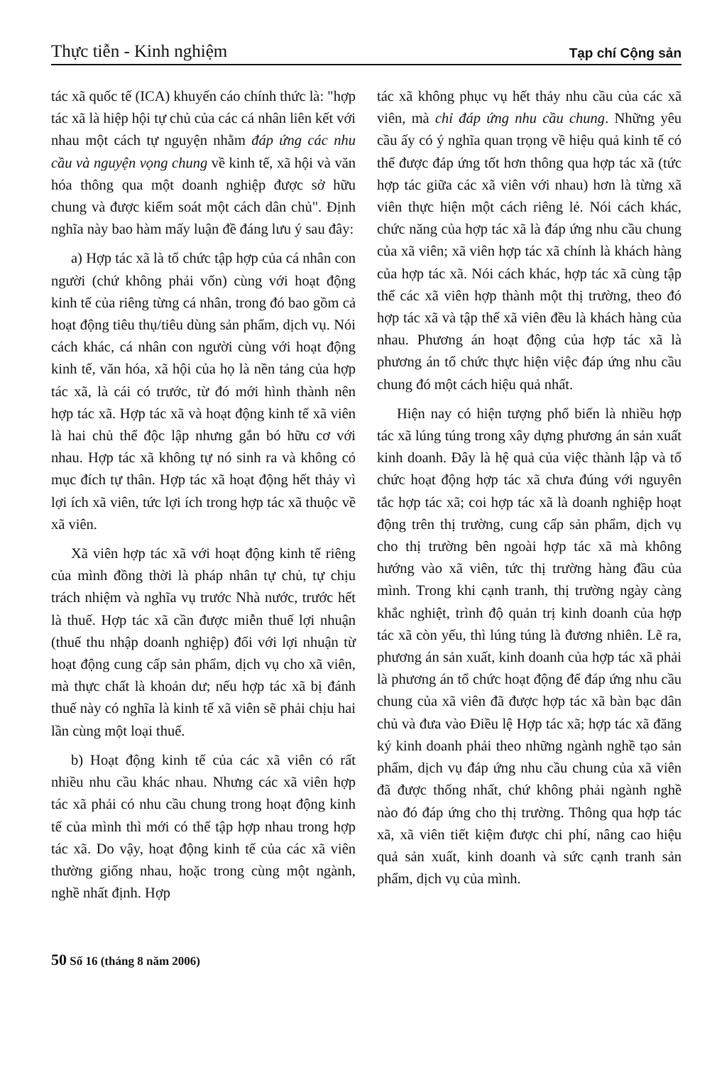Thực tiễn - Kinh nghiệm Tạp chí Cộng sản
tác xã quốc tế (ICA) khuyến cáo chính thức là: "hợp tác xã là hiệp hội tự chủ của các cá nhân liên kết với nhau một cách tự nguyện nhằm đáp ứng các nhu cầu và nguyện vọng chung về kinh tế, xã hội và văn hóa thông qua một doanh nghiệp được sở hữu chung và được kiểm soát một cách dân chủ". Định nghĩa này bao hàm mấy luận đề đáng lưu ý sau đây:
a) Hợp tác xã là tổ chức tập hợp của cá nhân con người (chứ không phải vốn) cùng với hoạt động kinh tế của riêng từng cá nhân, trong đó bao gồm cả hoạt động tiêu thụ/tiêu dùng sản phẩm, dịch vụ. Nói cách khác, cá nhân con người cùng với hoạt động kinh tế, văn hóa, xã hội của họ là nền tảng của hợp tác xã, là cái có trước, từ đó mới hình thành nên hợp tác xã. Hợp tác xã và hoạt động kinh tế xã viên là hai chủ thể độc lập nhưng gắn bó hữu cơ với nhau. Hợp tác xã không tự nó sinh ra và không có mục đích tự thân. Hợp tác xã hoạt động hết thảy vì lợi ích xã viên, tức lợi ích trong hợp tác xã thuộc về xã viên.
Xã viên hợp tác xã với hoạt động kinh tế riêng của mình đồng thời là pháp nhân tự chủ, tự chịu trách nhiệm và nghĩa vụ trước Nhà nước, trước hết là thuế. Hợp tác xã cần được miễn thuế lợi nhuận (thuế thu nhập doanh nghiệp) đối với lợi nhuận từ hoạt động cung cấp sản phẩm, dịch vụ cho xã viên, mà thực chất là khoản dư; nếu hợp tác xã bị đánh thuế này có nghĩa là kinh tế xã viên sẽ phải chịu hai lần cùng một loại thuế.
b) Hoạt động kinh tế của các xã viên có rất nhiều nhu cầu khác nhau. Nhưng các xã viên hợp tác xã phải có nhu cầu chung trong hoạt động kinh tế của mình thì mới có thể tập hợp nhau trong hợp tác xã. Do vậy, hoạt động kinh tế của các xã viên thường giống nhau, hoặc trong cùng một ngành, nghề nhất định. Hợp
tác xã không phục vụ hết thảy nhu cầu của các xã viên, mà chỉ đáp ứng nhu cầu chung. Những yêu cầu ấy có ý nghĩa quan trọng về hiệu quả kinh tế có thể được đáp ứng tốt hơn thông qua hợp tác xã (tức hợp tác giữa các xã viên với nhau) hơn là từng xã viên thực hiện một cách riêng lẻ. Nói cách khác, chức năng của hợp tác xã là đáp ứng nhu cầu chung của xã viên; xã viên hợp tác xã chính là khách hàng của hợp tác xã. Nói cách khác, hợp tác xã cùng tập thể các xã viên hợp thành một thị trường, theo đó hợp tác xã và tập thể xã viên đều là khách hàng của nhau. Phương án hoạt động của hợp tác xã là phương án tổ chức thực hiện việc đáp ứng nhu cầu chung đó một cách hiệu quả nhất.
Hiện nay có hiện tượng phổ biến là nhiều hợp tác xã lúng túng trong xây dựng phương án sản xuất kinh doanh. Đây là hệ quả của việc thành lập và tổ chức hoạt động hợp tác xã chưa đúng với nguyên tắc hợp tác xã; coi hợp tác xã là doanh nghiệp hoạt động trên thị trường, cung cấp sản phẩm, dịch vụ cho thị trường bên ngoài hợp tác xã mà không hướng vào xã viên, tức thị trường hàng đầu của mình. Trong khi cạnh tranh, thị trường ngày càng khắc nghiệt, trình độ quản trị kinh doanh của hợp tác xã còn yếu, thì lúng túng là đương nhiên. Lẽ ra, phương án sản xuất, kinh doanh của hợp tác xã phải là phương án tổ chức hoạt động để đáp ứng nhu cầu chung của xã viên đã được hợp tác xã bàn bạc dân chủ và đưa vào Điều lệ Hợp tác xã; hợp tác xã đăng ký kinh doanh phải theo những ngành nghề tạo sản phẩm, dịch vụ đáp ứng nhu cầu chung của xã viên đã được thống nhất, chứ không phải ngành nghề nào đó đáp ứng cho thị trường. Thông qua hợp tác xã, xã viên tiết kiệm được chi phí, nâng cao hiệu quả sản xuất, kinh doanh và sức cạnh tranh sản phẩm, dịch vụ của mình.
50 Số 16 (tháng 8 năm 2006)